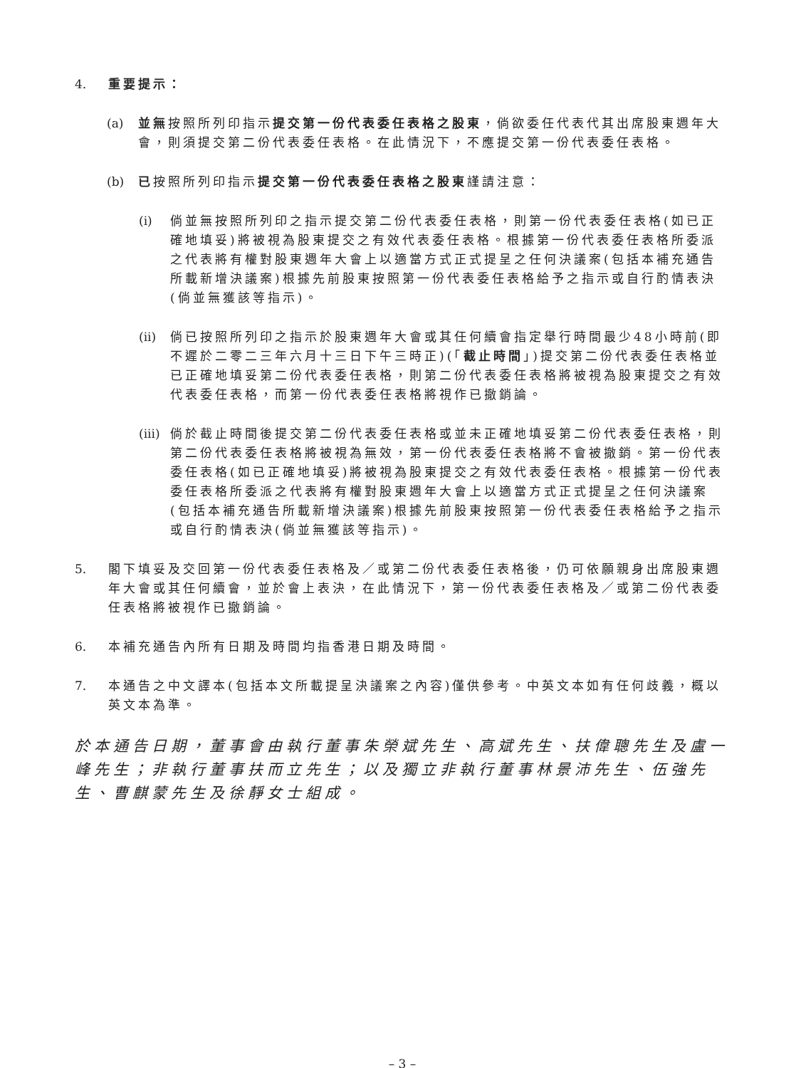4. 重要提示：
(a) 並無按照所列印指示提交第一份代表委任表格之股東，倘欲委任代表代其出席股東週年大會，則須提交第二份代表委任表格。在此情況下，不應提交第一份代表委任表格。
(b) 已按照所列印指示提交第一份代表委任表格之股東謹請注意：
(i) 倘並無按照所列印之指示提交第二份代表委任表格，則第一份代表委任表格(如已正確地填妥)將被視為股東提交之有效代表委任表格。根據第一份代表委任表格所委派之代表將有權對股東週年大會上以適當方式正式提呈之任何決議案(包括本補充通告所載新增決議案)根據先前股東按照第一份代表委任表格給予之指示或自行酌情表決(倘並無獲該等指示)。
(ii)
倘已按照所列印之指示於股東週年大會或其任何續會指定舉行時間最少48小時前(即不遲於二零二三年六月十三日下午三時正)(「截止時間」)提交第二份代表委任表格並已正確地填妥第二份代表委任表格，則第二份代表委任表格將被視為股東提交之有效代表委任表格，而第一份代表委任表格將視作已撤銷論。
(iii)
倘於截止時間後提交第二份代表委任表格或並未正確地填妥第二份代表委任表格，則第二份代表委任表格將被視為無效，第一份代表委任表格將不會被撤銷。第一份代表委任表格(如已正確地填妥)將被視為股東提交之有效代表委任表格。根據第一份代表委任表格所委派之代表將有權對股東週年大會上以適當方式正式提呈之任何決議案(包括本補充通告所載新增決議案)根據先前股東按照第一份代表委任表格給予之指示或自行酌情表決(倘並無獲該等指示)。
5. 閣下填妥及交回第一份代表委任表格及／或第二份代表委任表格後，仍可依願親身出席股東週年大會或其任何續會，並於會上表決，在此情況下，第一份代表委任表格及／或第二份代表委任表格將被視作已撤銷論。
6. 本補充通告內所有日期及時間均指香港日期及時間。
7. 本通告之中文譯本(包括本文所載提呈決議案之內容)僅供參考。中英文本如有任何歧義，概以英文本為準。
於本通告日期，董事會由執行董事朱榮斌先生、高斌先生、扶偉聰先生及盧一峰先生；非執行董事扶而立先生；以及獨立非執行董事林景沛先生、伍強先生、曹麒蒙先生及徐靜女士組成。
– 3 –